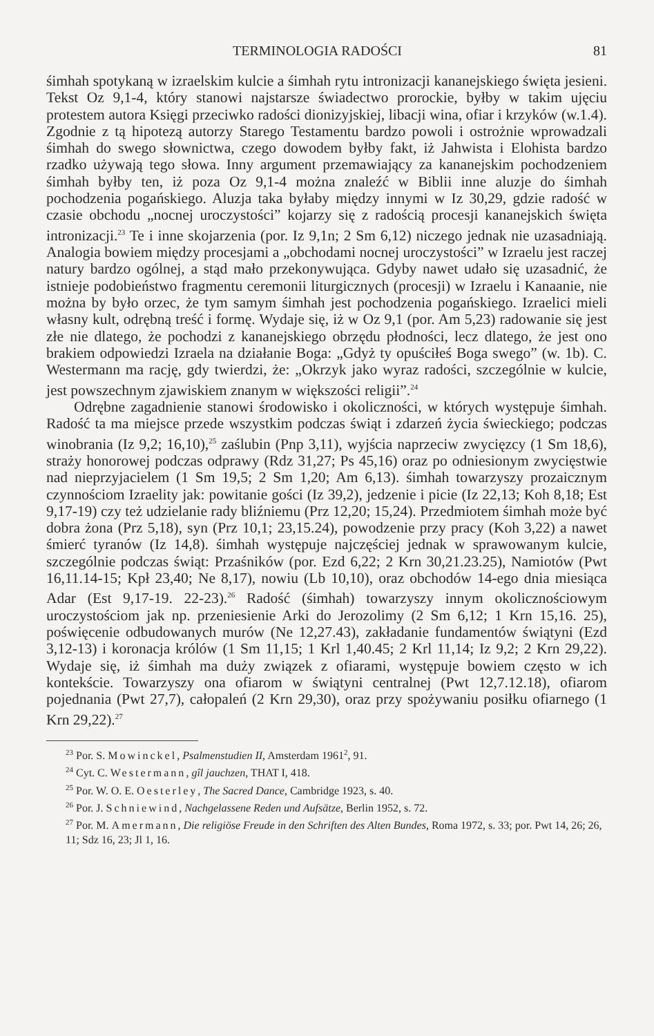TERMINOLOGIA RADOŚCI 81
śimhah spotykaną w izraelskim kulcie a śimhah rytu intronizacji kananejskiego święta jesieni. Tekst Oz 9,1-4, który stanowi najstarsze świadectwo prorockie, byłby w takim ujęciu protestem autora Księgi przeciwko radości dionizyjskiej, libacji wina, ofiar i krzyków (w.1.4). Zgodnie z tą hipotezą autorzy Starego Testamentu bardzo powoli i ostrożnie wprowadzali śimhah do swego słownictwa, czego dowodem byłby fakt, iż Jahwista i Elohista bardzo rzadko używają tego słowa. Inny argument przemawiający za kananejskim pochodzeniem śimhah byłby ten, iż poza Oz 9,1-4 można znaleźć w Biblii inne aluzje do śimhah pochodzenia pogańskiego. Aluzja taka byłaby między innymi w Iz 30,29, gdzie radość w czasie obchodu „nocnej uroczystości” kojarzy się z radością procesji kananejskich święta intronizacji.<sup>23</sup> Te i inne skojarzenia (por. Iz 9,1n; 2 Sm 6,12) niczego jednak nie uzasadniają. Analogia bowiem między procesjami a „obchodami nocnej uroczystości” w Izraelu jest raczej natury bardzo ogólnej, a stąd mało przekonywująca. Gdyby nawet udało się uzasadnić, że istnieje podobieństwo fragmentu ceremonii liturgicznych (procesji) w Izraelu i Kanaanie, nie można by było orzec, że tym samym śimhah jest pochodzenia pogańskiego. Izraelici mieli własny kult, odrębną treść i formę. Wydaje się, iż w Oz 9,1 (por. Am 5,23) radowanie się jest złe nie dlatego, że pochodzi z kananejskiego obrzędu płodności, lecz dlatego, że jest ono brakiem odpowiedzi Izraela na działanie Boga: „Gdyż ty opuściłeś Boga swego” (w. 1b). C. Westermann ma rację, gdy twierdzi, że: „Okrzyk jako wyraz radości, szczególnie w kulcie, jest powszechnym zjawiskiem znanym w większości religii”.<sup>24</sup>
Odrębne zagadnienie stanowi środowisko i okoliczności, w których występuje śimhah. Radość ta ma miejsce przede wszystkim podczas świąt i zdarzeń życia świeckiego; podczas winobrania (Iz 9,2; 16,10),<sup>25</sup> zaślubin (Pnp 3,11), wyjścia naprzeciw zwycięzcy (1 Sm 18,6), straży honorowej podczas odprawy (Rdz 31,27; Ps 45,16) oraz po odniesionym zwycięstwie nad nieprzyjacielem (1 Sm 19,5; 2 Sm 1,20; Am 6,13). śimhah towarzyszy prozaicznym czynnościom Izraelity jak: powitanie gości (Iz 39,2), jedzenie i picie (Iz 22,13; Koh 8,18; Est 9,17-19) czy też udzielanie rady bliźniemu (Prz 12,20; 15,24). Przedmiotem śimhah może być dobra żona (Prz 5,18), syn (Prz 10,1; 23,15.24), powodzenie przy pracy (Koh 3,22) a nawet śmierć tyranów (Iz 14,8). śimhah występuje najczęściej jednak w sprawowanym kulcie, szczególnie podczas świąt: Przaśników (por. Ezd 6,22; 2 Krn 30,21.23.25), Namiotów (Pwt 16,11.14-15; Kpł 23,40; Ne 8,17), nowiu (Lb 10,10), oraz obchodów 14-ego dnia miesiąca Adar (Est 9,17-19. 22-23).<sup>26</sup> Radość (śimhah) towarzyszy innym okolicznościowym uroczystościom jak np. przeniesienie Arki do Jerozolimy (2 Sm 6,12; 1 Krn 15,16. 25), poświęcenie odbudowanych murów (Ne 12,27.43), zakładanie fundamentów świątyni (Ezd 3,12-13) i koronacja królów (1 Sm 11,15; 1 Krl 1,40.45; 2 Krl 11,14; Iz 9,2; 2 Krn 29,22). Wydaje się, iż śimhah ma duży związek z ofiarami, występuje bowiem często w ich kontekście. Towarzyszy ona ofiarom w świątyni centralnej (Pwt 12,7.12.18), ofiarom pojednania (Pwt 27,7), całopaleń (2 Krn 29,30), oraz przy spożywaniu posiłku ofiarnego (1 Krn 29,22).<sup>27</sup>
<sup>23</sup> Por. S. Mowinckel, Psalmenstudien II, Amsterdam 1961<sup>2</sup>, 91.
<sup>24</sup> Cyt. C. Westermann, gîl jauchzen, THAT I, 418.
<sup>25</sup> Por. W. O. E. Oesterley, The Sacred Dance, Cambridge 1923, s. 40.
<sup>26</sup> Por. J. Schniewind, Nachgelassene Reden und Aufsätze, Berlin 1952, s. 72.
<sup>27</sup> Por. M. Amermann, Die religiöse Freude in den Schriften des Alten Bundes, Roma 1972, s. 33; por. Pwt 14, 26; 26, 11; Sdz 16, 23; Jl 1, 16.